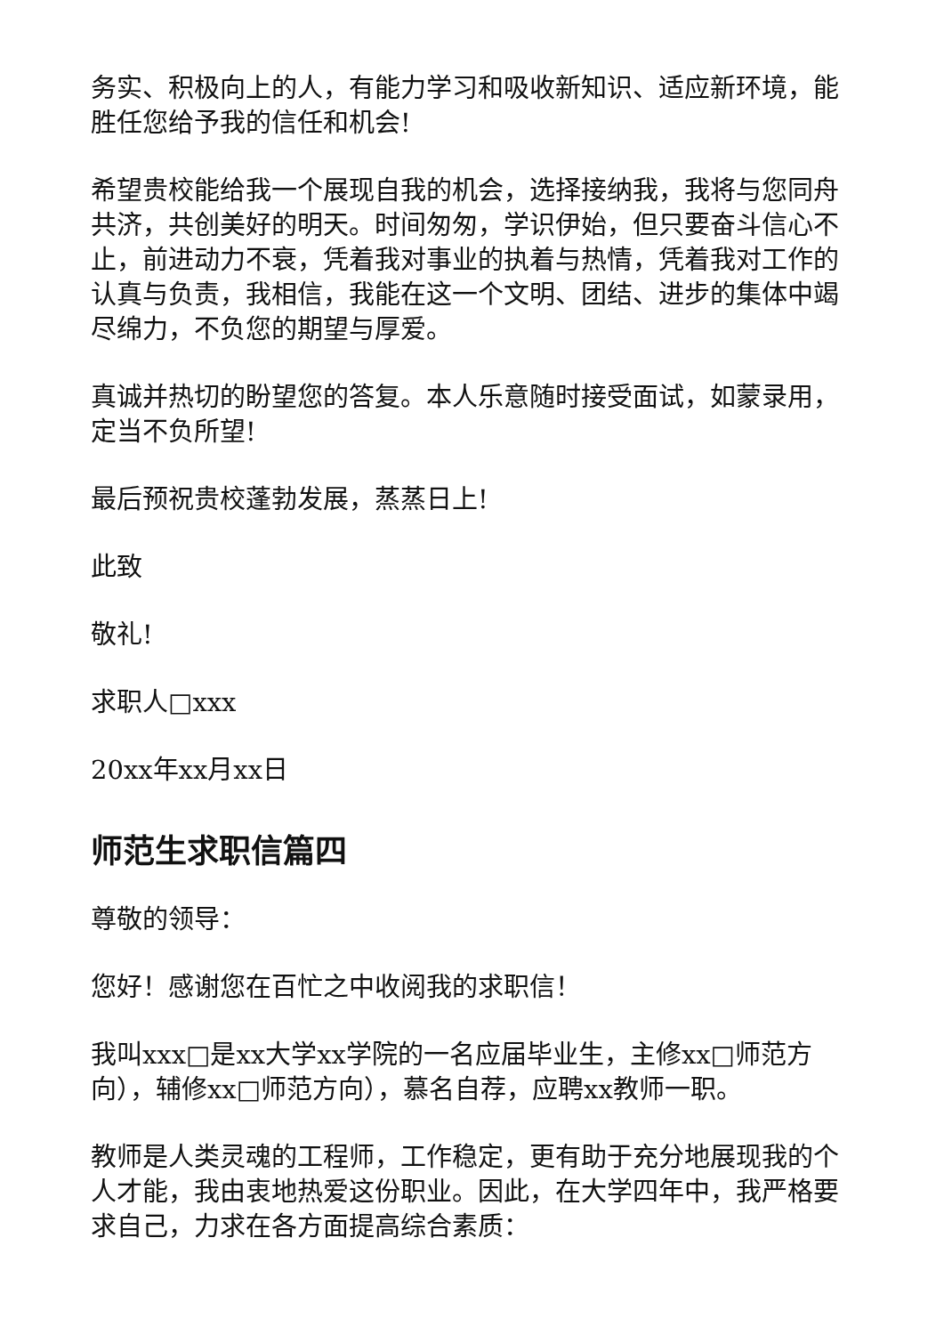务实、积极向上的人，有能力学习和吸收新知识、适应新环境，能胜任您给予我的信任和机会!
希望贵校能给我一个展现自我的机会，选择接纳我，我将与您同舟共济，共创美好的明天。时间匆匆，学识伊始，但只要奋斗信心不止，前进动力不衰，凭着我对事业的执着与热情，凭着我对工作的认真与负责，我相信，我能在这一个文明、团结、进步的集体中竭尽绵力，不负您的期望与厚爱。
真诚并热切的盼望您的答复。本人乐意随时接受面试，如蒙录用，定当不负所望!
最后预祝贵校蓬勃发展，蒸蒸日上!
此致
敬礼!
求职人□xxx
20xx年xx月xx日
师范生求职信篇四
尊敬的领导：
您好！感谢您在百忙之中收阅我的求职信！
我叫xxx□是xx大学xx学院的一名应届毕业生，主修xx□师范方向），辅修xx□师范方向），慕名自荐，应聘xx教师一职。
教师是人类灵魂的工程师，工作稳定，更有助于充分地展现我的个人才能，我由衷地热爱这份职业。因此，在大学四年中，我严格要求自己，力求在各方面提高综合素质：